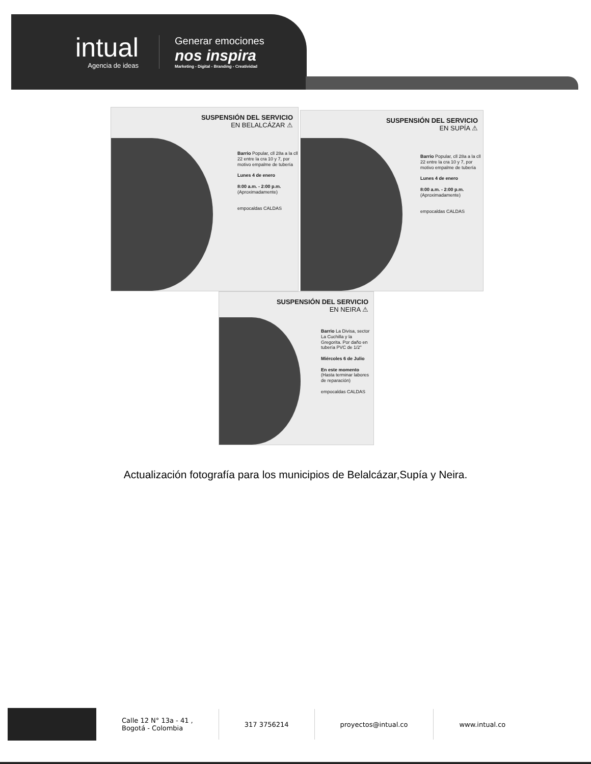intual
Agencia de ideas
Generar emociones
nos inspira
Marketing - Digital - Branding - Creatividad
SUSPENSIÓN DEL SERVICIO
EN BELALCÁZAR ⚠
Barrio Popular, cll 28a a la cll 22 entre la cra 10 y 7, por motivo empalme de tubería
Lunes 4 de enero
8:00 a.m. - 2:00 p.m. (Aproximadamente)
empocaldas CALDAS
SUSPENSIÓN DEL SERVICIO
EN SUPÍA ⚠
Barrio Popular, cll 28a a la cll 22 entre la cra 10 y 7, por motivo empalme de tubería
Lunes 4 de enero
8:00 a.m. - 2:00 p.m. (Aproximadamente)
empocaldas CALDAS
SUSPENSIÓN DEL SERVICIO
EN NEIRA ⚠
Barrio La Divisa, sector La Cuchilla y la Gregorita. Por daño en tubería PVC de 1/2"
Miércoles 6 de Julio
En este momento (Hasta terminar labores de reparación)
empocaldas CALDAS
Actualización fotografía para los municipios de Belalcázar,Supía y Neira.
Calle 12 N° 13a - 41 ,
Bogotá - Colombia
317 3756214 proyectos@intual.co www.intual.co